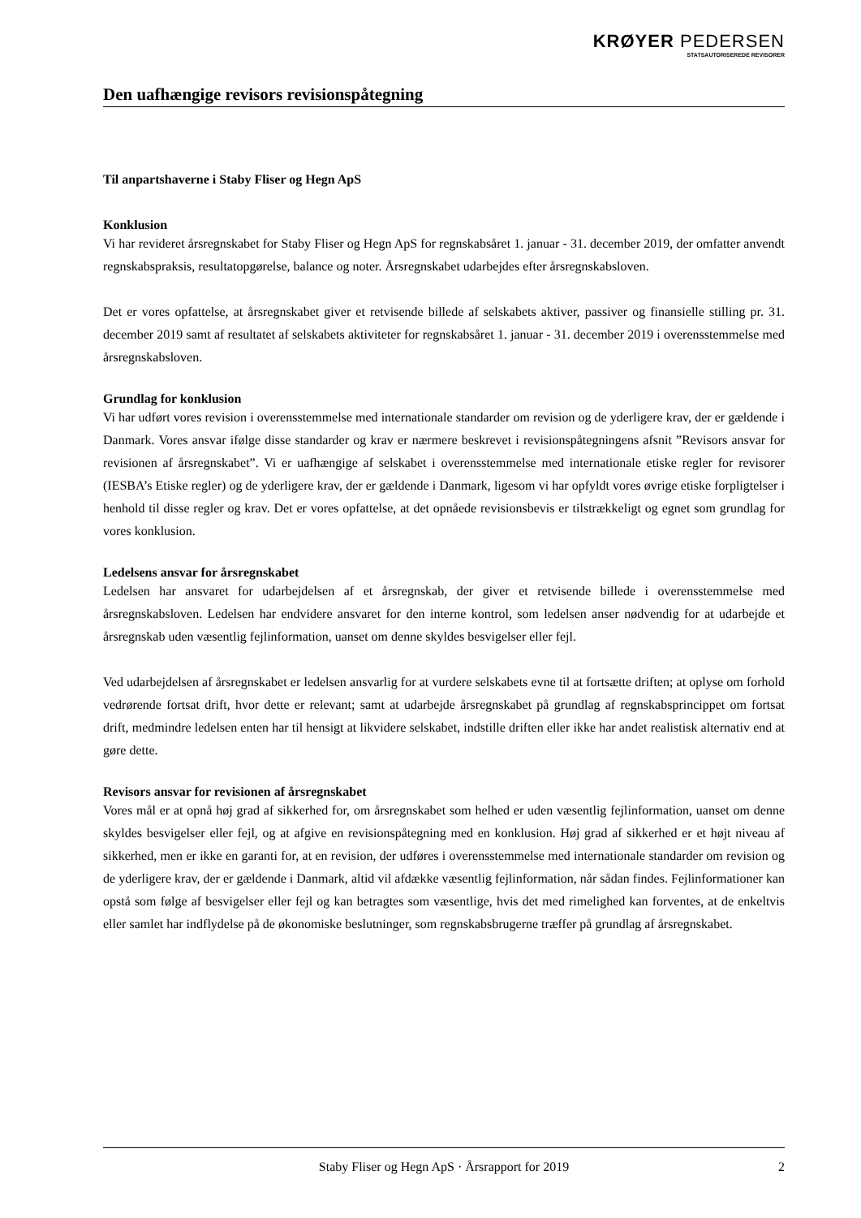KRØYER PEDERSEN
STATSAUTORISEREDE REVISORER
Den uafhængige revisors revisionspåtegning
Til anpartshaverne i Staby Fliser og Hegn ApS
Konklusion
Vi har revideret årsregnskabet for Staby Fliser og Hegn ApS for regnskabsåret 1. januar - 31. december 2019, der omfatter anvendt regnskabspraksis, resultatopgørelse, balance og noter. Årsregnskabet udarbejdes efter årsregnskabsloven.
Det er vores opfattelse, at årsregnskabet giver et retvisende billede af selskabets aktiver, passiver og finansielle stilling pr. 31. december 2019 samt af resultatet af selskabets aktiviteter for regnskabsåret 1. januar - 31. december 2019 i overensstemmelse med årsregnskabsloven.
Grundlag for konklusion
Vi har udført vores revision i overensstemmelse med internationale standarder om revision og de yderligere krav, der er gældende i Danmark. Vores ansvar ifølge disse standarder og krav er nærmere beskrevet i revisionspåtegningens afsnit ”Revisors ansvar for revisionen af årsregnskabet”. Vi er uafhængige af selskabet i overensstemmelse med internationale etiske regler for revisorer (IESBA’s Etiske regler) og de yderligere krav, der er gældende i Danmark, ligesom vi har opfyldt vores øvrige etiske forpligtelser i henhold til disse regler og krav. Det er vores opfattelse, at det opnåede revisionsbevis er tilstrækkeligt og egnet som grundlag for vores konklusion.
Ledelsens ansvar for årsregnskabet
Ledelsen har ansvaret for udarbejdelsen af et årsregnskab, der giver et retvisende billede i overensstemmelse med årsregnskabsloven. Ledelsen har endvidere ansvaret for den interne kontrol, som ledelsen anser nødvendig for at udarbejde et årsregnskab uden væsentlig fejlinformation, uanset om denne skyldes besvigelser eller fejl.
Ved udarbejdelsen af årsregnskabet er ledelsen ansvarlig for at vurdere selskabets evne til at fortsætte driften; at oplyse om forhold vedrørende fortsat drift, hvor dette er relevant; samt at udarbejde årsregnskabet på grundlag af regnskabsprincippet om fortsat drift, medmindre ledelsen enten har til hensigt at likvidere selskabet, indstille driften eller ikke har andet realistisk alternativ end at gøre dette.
Revisors ansvar for revisionen af årsregnskabet
Vores mål er at opnå høj grad af sikkerhed for, om årsregnskabet som helhed er uden væsentlig fejlinformation, uanset om denne skyldes besvigelser eller fejl, og at afgive en revisionspåtegning med en konklusion. Høj grad af sikkerhed er et højt niveau af sikkerhed, men er ikke en garanti for, at en revision, der udføres i overensstemmelse med internationale standarder om revision og de yderligere krav, der er gældende i Danmark, altid vil afdække væsentlig fejlinformation, når sådan findes. Fejlinformationer kan opstå som følge af besvigelser eller fejl og kan betragtes som væsentlige, hvis det med rimelighed kan forventes, at de enkeltvis eller samlet har indflydelse på de økonomiske beslutninger, som regnskabsbrugerne træffer på grundlag af årsregnskabet.
Staby Fliser og Hegn ApS · Årsrapport for 2019 2